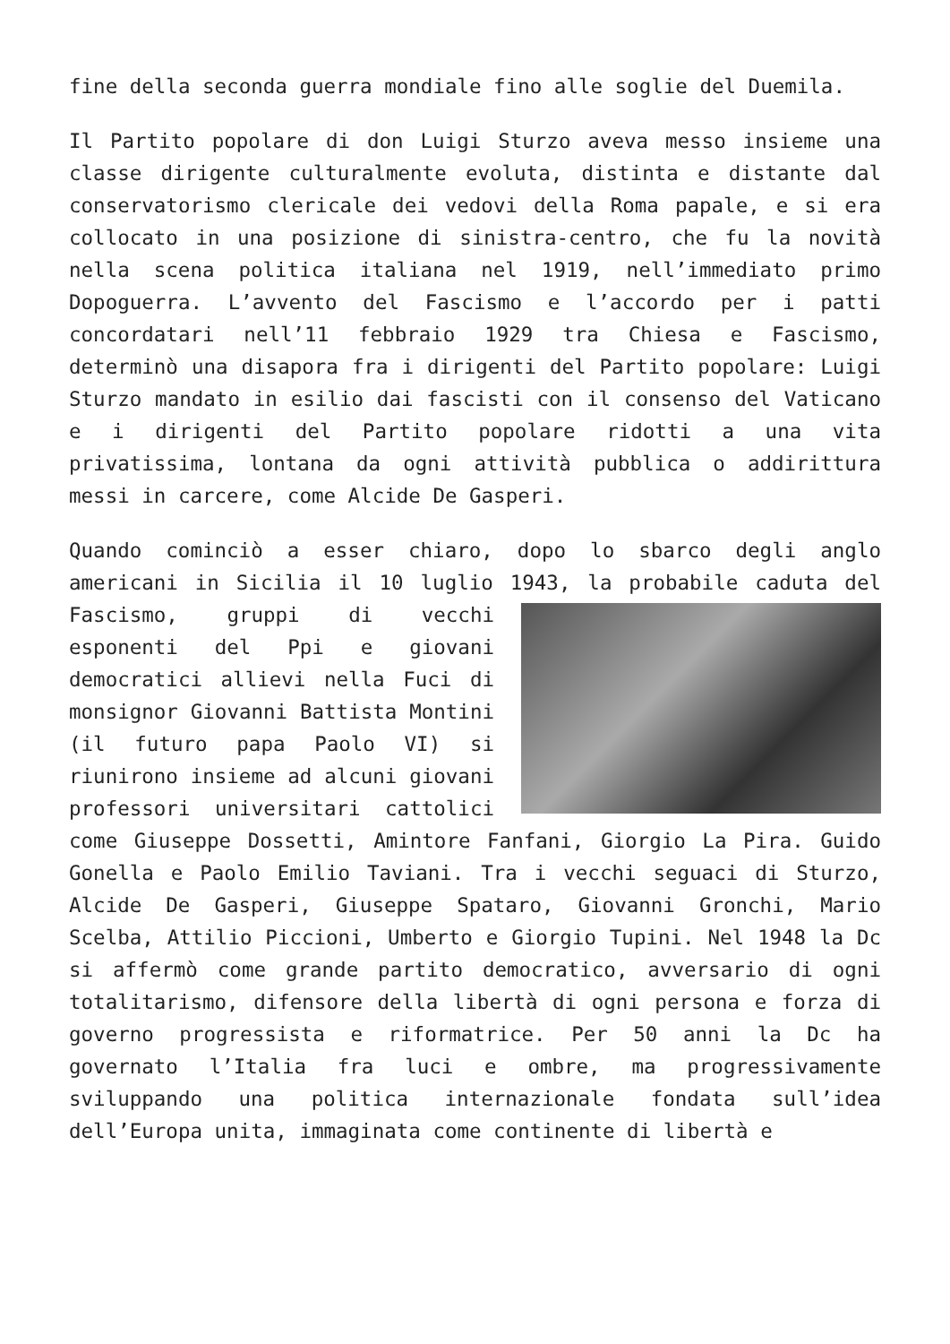fine della seconda guerra mondiale fino alle soglie del Duemila.
Il Partito popolare di don Luigi Sturzo aveva messo insieme una classe dirigente culturalmente evoluta, distinta e distante dal conservatorismo clericale dei vedovi della Roma papale, e si era collocato in una posizione di sinistra-centro, che fu la novità nella scena politica italiana nel 1919, nell’immediato primo Dopoguerra. L’avvento del Fascismo e l’accordo per i patti concordatari nell’11 febbraio 1929 tra Chiesa e Fascismo, determinò una disapora fra i dirigenti del Partito popolare: Luigi Sturzo mandato in esilio dai fascisti con il consenso del Vaticano e i dirigenti del Partito popolare ridotti a una vita privatissima, lontana da ogni attività pubblica o addirittura messi in carcere, come Alcide De Gasperi.
Quando cominciò a esser chiaro, dopo lo sbarco degli anglo americani in Sicilia il 10 luglio 1943, la probabile caduta del Fascismo, gruppi di vecchi esponenti del Ppi e giovani democratici allievi nella Fuci di monsignor Giovanni Battista Montini (il futuro papa Paolo VI) si riunirono insieme ad alcuni giovani professori universitari cattolici come Giuseppe Dossetti, Amintore Fanfani, Giorgio La Pira. Guido Gonella e Paolo Emilio Taviani. Tra i vecchi seguaci di Sturzo, Alcide De Gasperi, Giuseppe Spataro, Giovanni Gronchi, Mario Scelba, Attilio Piccioni, Umberto e Giorgio Tupini. Nel 1948 la Dc si affermò come grande partito democratico, avversario di ogni totalitarismo, difensore della libertà di ogni persona e forza di governo progressista e riformatrice. Per 50 anni la Dc ha governato l’Italia fra luci e ombre, ma progressivamente sviluppando una politica internazionale fondata sull’idea dell’Europa unita, immaginata come continente di libertà e